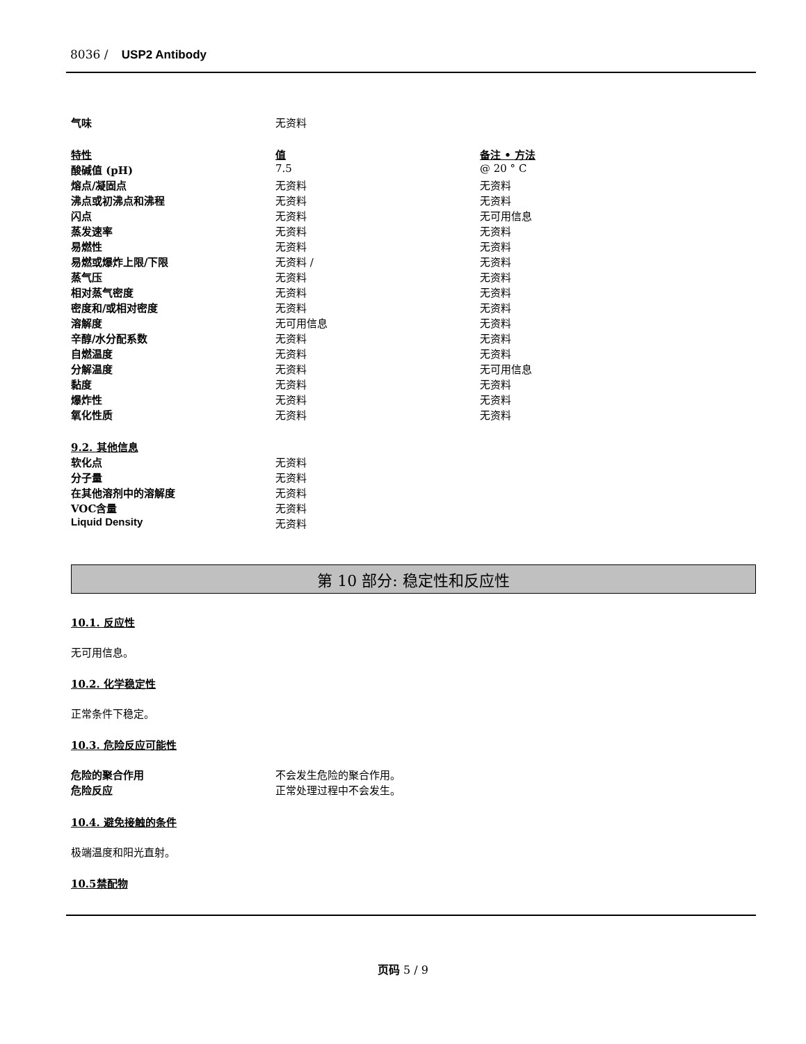8036 / USP2 Antibody
| 气味 | 无资料 |
| 特性 | 值 | 备注 • 方法 |
| 酸碱值 (pH) | 7.5 | @ 20 ° C |
| 熔点/凝固点 | 无资料 | 无资料 |
| 沸点或初沸点和沸程 | 无资料 | 无资料 |
| 闪点 | 无资料 | 无可用信息 |
| 蒸发速率 | 无资料 | 无资料 |
| 易燃性 | 无资料 | 无资料 |
| 易燃或爆炸上限/下限 | 无资料 / | 无资料 |
| 蒸气压 | 无资料 | 无资料 |
| 相对蒸气密度 | 无资料 | 无资料 |
| 密度和/或相对密度 | 无资料 | 无资料 |
| 溶解度 | 无可用信息 | 无资料 |
| 辛醇/水分配系数 | 无资料 | 无资料 |
| 自燃温度 | 无资料 | 无资料 |
| 分解温度 | 无资料 | 无可用信息 |
| 黏度 | 无资料 | 无资料 |
| 爆炸性 | 无资料 | 无资料 |
| 氧化性质 | 无资料 | 无资料 |
| 9.2. 其他信息 | |
| 软化点 | 无资料 |
| 分子量 | 无资料 |
| 在其他溶剂中的溶解度 | 无资料 |
| VOC含量 | 无资料 |
| Liquid Density | 无资料 |
第 10 部分: 稳定性和反应性
10.1. 反应性
无可用信息。
10.2. 化学稳定性
正常条件下稳定。
10.3. 危险反应可能性
| 危险的聚合作用 | 不会发生危险的聚合作用。 |
| 危险反应 | 正常处理过程中不会发生。 |
10.4. 避免接触的条件
极端温度和阳光直射。
10.5禁配物
页码 5 / 9